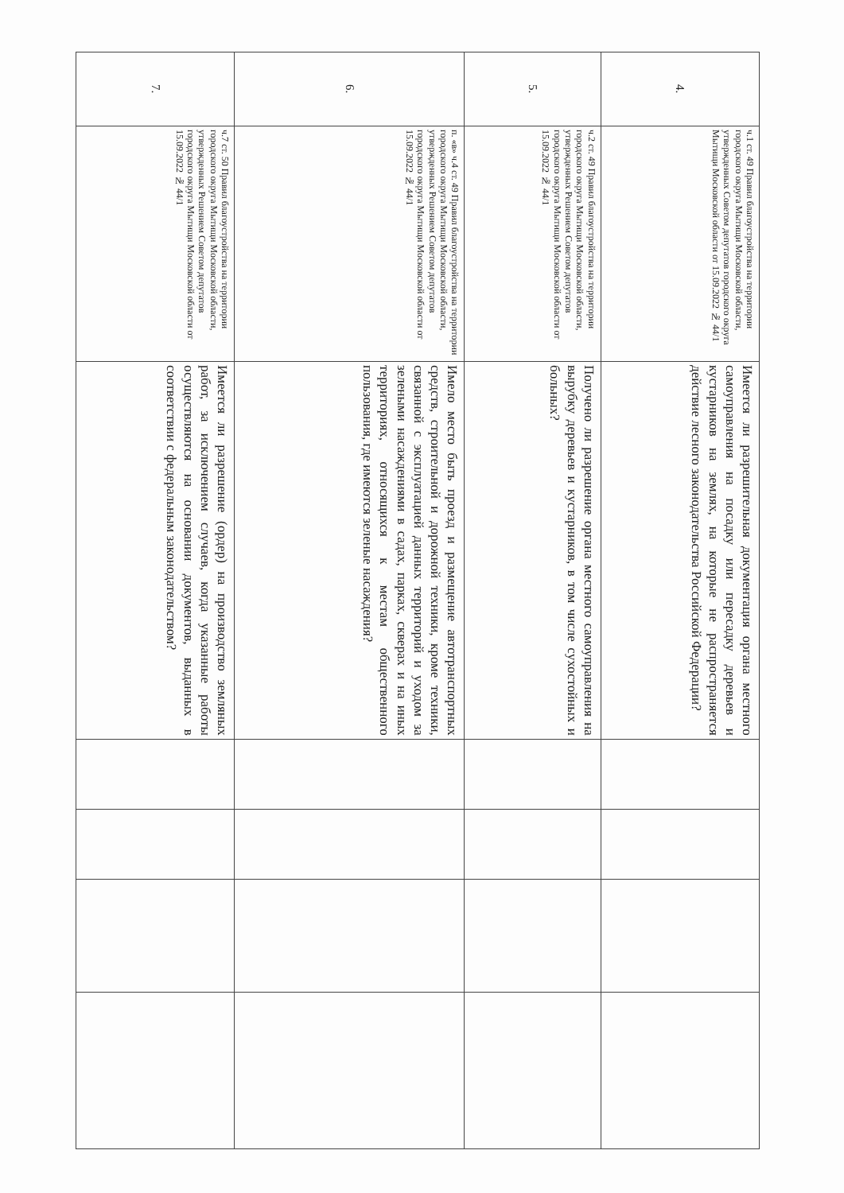| 4. | ч.1 ст. 49 Правил благоустройства на территории городского округа Мытищи Московской области, утвержденных Советом депутатов городского округа Мытищи Московской области от 15.09.2022 № 44/1 | Имеется ли разрешительная документация органа местного самоуправления на посадку или пересадку деревьев и кустарников на землях, на которые не распространяется действие лесного законодательства Российской Федерации? | | | | |
| 5. | ч.2 ст. 49 Правил благоустройства на территории городского округа Мытищи Московской области, утвержденных Решением Советом депутатов городского округа Мытищи Московской области от 15.09.2022 № 44/1 | Получено ли разрешение органа местного самоуправления на вырубку деревьев и кустарников, в том числе сухостойных и больных? | | | | |
| 6. | п. «в» ч.4 ст. 49 Правил благоустройства на территории городского округа Мытищи Московской области, утвержденных Решением Советом депутатов городского округа Мытищи Московской области от 15.09.2022 № 44/1 | Имело место быть проезд и размещение автотранспортных средств, строительной и дорожной техники, кроме техники, связанной с эксплуатацией данных территорий и уходом за зелеными насаждениями в садах, парках, скверах и на иных территориях, относящихся к местам общественного пользования, где имеются зеленые насаждения? | | | | |
| 7. | ч.7 ст. 50 Правил благоустройства на территории городского округа Мытищи Московской области, утвержденных Решением Советом депутатов городского округа Мытищи Московской области от 15.09.2022 № 44/1 | Имеется ли разрешение (ордер) на производство земляных работ, за исключением случаев, когда указанные работы осуществляются на основании документов, выданных в соответствии с федеральным законодательством? | | | | |